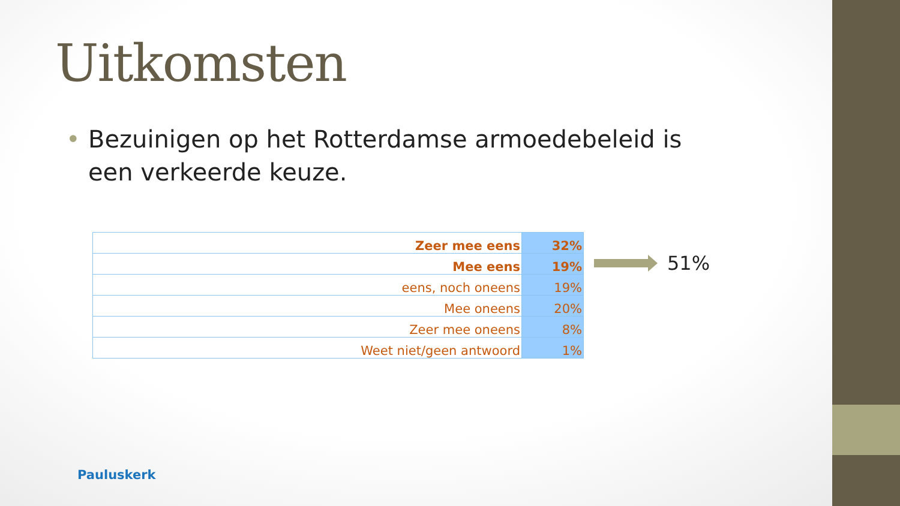Uitkomsten
• Bezuinigen op het Rotterdamse armoedebeleid is een verkeerde keuze.
| Zeer mee eens | 32% |
| Mee eens | 19% |
| eens, noch oneens | 19% |
| Mee oneens | 20% |
| Zeer mee oneens | 8% |
| Weet niet/geen antwoord | 1% |
51%
Pauluskerk